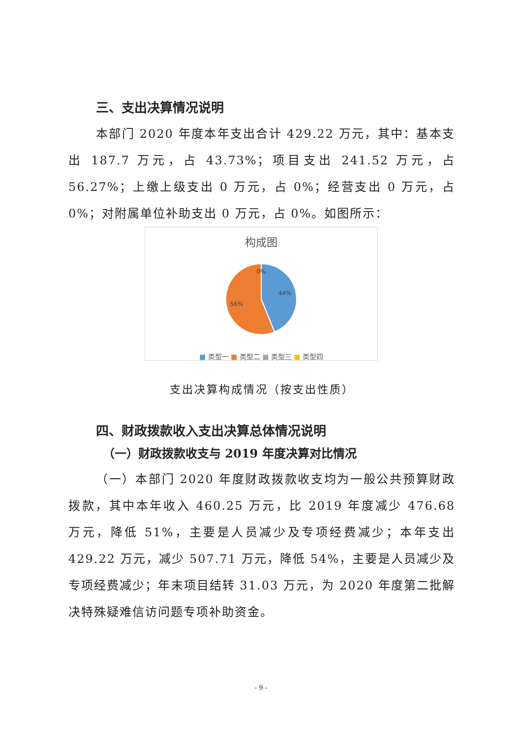三、支出决算情况说明
本部门 2020 年度本年支出合计 429.22 万元，其中：基本支出 187.7 万元，占 43.73%；项目支出 241.52 万元，占 56.27%；上缴上级支出 0 万元，占 0%；经营支出 0 万元，占 0%；对附属单位补助支出 0 万元，占 0%。如图所示：
构成图
0%
44%
56%
■ 类型一 ■ 类型二 ■ 类型三 ■ 类型四
支出决算构成情况（按支出性质）
四、财政拨款收入支出决算总体情况说明
（一）财政拨款收支与 2019 年度决算对比情况
（一）本部门 2020 年度财政拨款收支均为一般公共预算财政拨款，其中本年收入 460.25 万元，比 2019 年度减少 476.68 万元，降低 51%，主要是人员减少及专项经费减少；本年支出 429.22 万元，减少 507.71 万元，降低 54%，主要是人员减少及专项经费减少；年末项目结转 31.03 万元，为 2020 年度第二批解决特殊疑难信访问题专项补助资金。
- 9 -